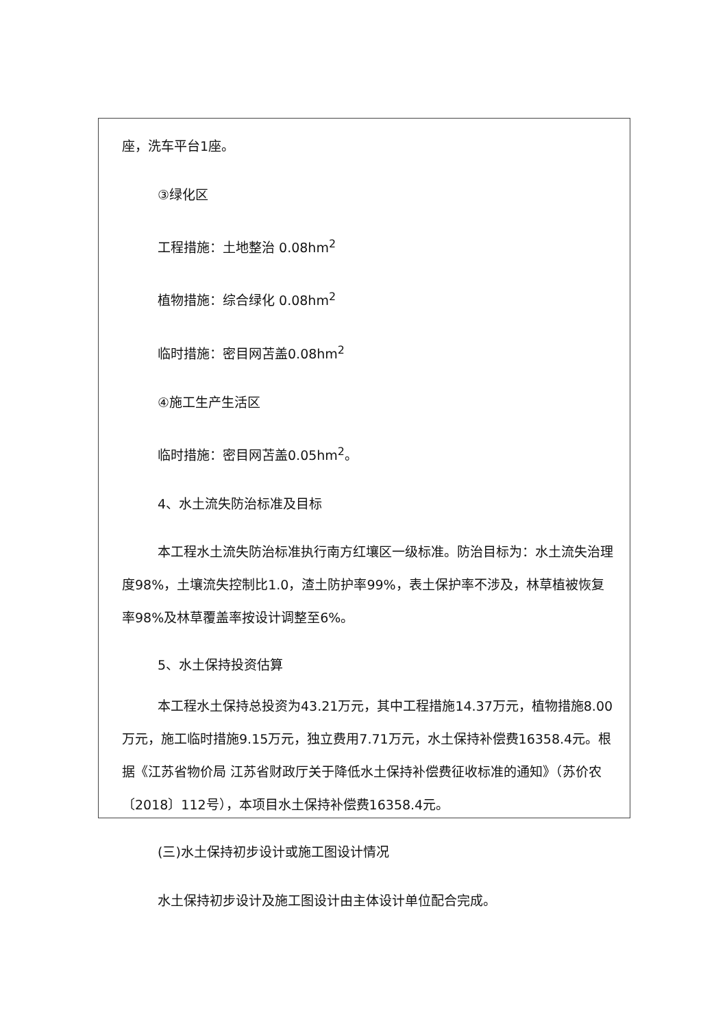座，洗车平台1座。
③绿化区
工程措施：土地整治 0.08hm<sup>2</sup>
植物措施：综合绿化 0.08hm<sup>2</sup>
临时措施：密目网苫盖0.08hm<sup>2</sup>
④施工生产生活区
临时措施：密目网苫盖0.05hm<sup>2</sup>。
4、水土流失防治标准及目标
本工程水土流失防治标准执行南方红壤区一级标准。防治目标为：水土流失治理度98%，土壤流失控制比1.0，渣土防护率99%，表土保护率不涉及，林草植被恢复率98%及林草覆盖率按设计调整至6%。
5、水土保持投资估算
本工程水土保持总投资为43.21万元，其中工程措施14.37万元，植物措施8.00万元，施工临时措施9.15万元，独立费用7.71万元，水土保持补偿费16358.4元。根据《江苏省物价局 江苏省财政厅关于降低水土保持补偿费征收标准的通知》（苏价农〔2018〕112号），本项目水土保持补偿费16358.4元。
(三)水土保持初步设计或施工图设计情况
水土保持初步设计及施工图设计由主体设计单位配合完成。